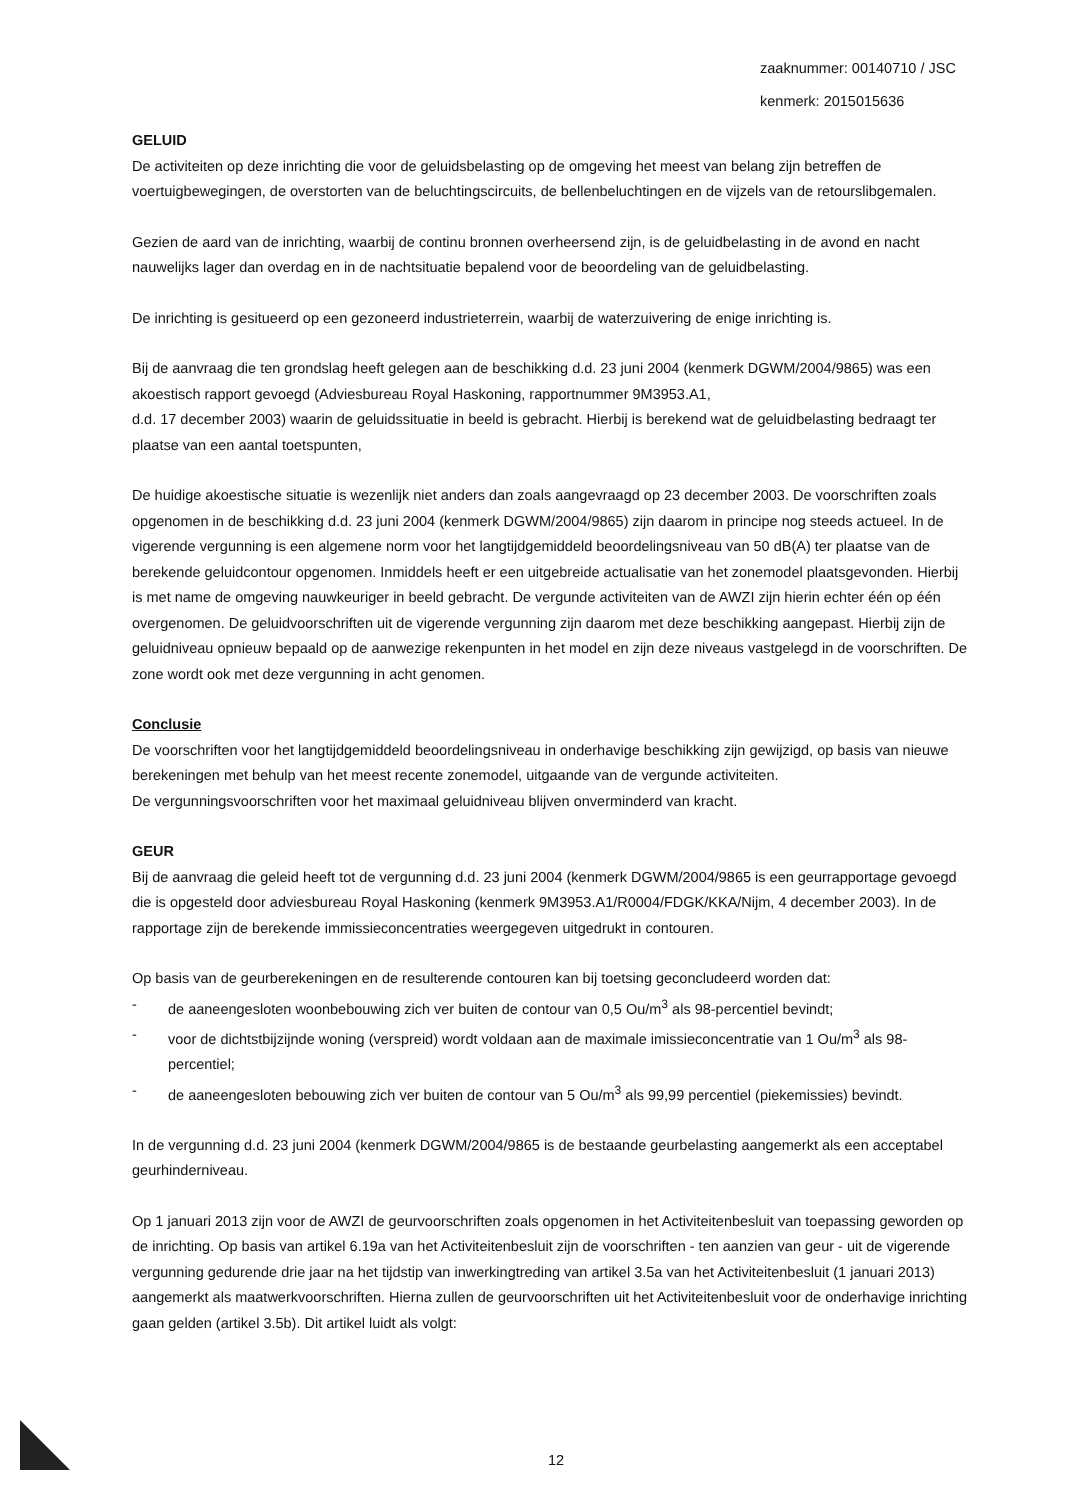zaaknummer: 00140710 / JSC
kenmerk: 2015015636
GELUID
De activiteiten op deze inrichting die voor de geluidsbelasting op de omgeving het meest van belang zijn betreffen de voertuigbewegingen, de overstorten van de beluchtingscircuits, de bellenbeluchtingen en de vijzels van de retourslibgemalen.
Gezien de aard van de inrichting, waarbij de continu bronnen overheersend zijn, is de geluidbelasting in de avond en nacht nauwelijks lager dan overdag en in de nachtsituatie bepalend voor de beoordeling van de geluidbelasting.
De inrichting is gesitueerd op een gezoneerd industrieterrein, waarbij de waterzuivering de enige inrichting is.
Bij de aanvraag die ten grondslag heeft gelegen aan de beschikking d.d. 23 juni 2004 (kenmerk DGWM/2004/9865) was een akoestisch rapport gevoegd (Adviesbureau Royal Haskoning, rapportnummer 9M3953.A1,
d.d. 17 december 2003) waarin de geluidssituatie in beeld is gebracht. Hierbij is berekend wat de geluidbelasting bedraagt ter plaatse van een aantal toetspunten,
De huidige akoestische situatie is wezenlijk niet anders dan zoals aangevraagd op 23 december 2003. De voorschriften zoals opgenomen in de beschikking d.d. 23 juni 2004 (kenmerk DGWM/2004/9865) zijn daarom in principe nog steeds actueel. In de vigerende vergunning is een algemene norm voor het langtijdgemiddeld beoordelingsniveau van 50 dB(A) ter plaatse van de berekende geluidcontour opgenomen. Inmiddels heeft er een uitgebreide actualisatie van het zonemodel plaatsgevonden. Hierbij is met name de omgeving nauwkeuriger in beeld gebracht. De vergunde activiteiten van de AWZI zijn hierin echter één op één overgenomen. De geluidvoorschriften uit de vigerende vergunning zijn daarom met deze beschikking aangepast. Hierbij zijn de geluidniveau opnieuw bepaald op de aanwezige rekenpunten in het model en zijn deze niveaus vastgelegd in de voorschriften. De zone wordt ook met deze vergunning in acht genomen.
Conclusie
De voorschriften voor het langtijdgemiddeld beoordelingsniveau in onderhavige beschikking zijn gewijzigd, op basis van nieuwe berekeningen met behulp van het meest recente zonemodel, uitgaande van de vergunde activiteiten.
De vergunningsvoorschriften voor het maximaal geluidniveau blijven onverminderd van kracht.
GEUR
Bij de aanvraag die geleid heeft tot de vergunning d.d. 23 juni 2004 (kenmerk DGWM/2004/9865 is een geurrapportage gevoegd die is opgesteld door adviesbureau Royal Haskoning (kenmerk 9M3953.A1/R0004/FDGK/KKA/Nijm, 4 december 2003). In de rapportage zijn de berekende immissieconcentraties weergegeven uitgedrukt in contouren.
Op basis van de geurberekeningen en de resulterende contouren kan bij toetsing geconcludeerd worden dat:
- de aaneengesloten woonbebouwing zich ver buiten de contour van 0,5 Ou/m<sup>3</sup> als 98-percentiel bevindt;
- voor de dichtstbijzijnde woning (verspreid) wordt voldaan aan de maximale imissieconcentratie van 1 Ou/m<sup>3</sup> als 98-percentiel;
- de aaneengesloten bebouwing zich ver buiten de contour van 5 Ou/m<sup>3</sup> als 99,99 percentiel (piekemissies) bevindt.
In de vergunning d.d. 23 juni 2004 (kenmerk DGWM/2004/9865 is de bestaande geurbelasting aangemerkt als een acceptabel geurhinderniveau.
Op 1 januari 2013 zijn voor de AWZI de geurvoorschriften zoals opgenomen in het Activiteitenbesluit van toepassing geworden op de inrichting. Op basis van artikel 6.19a van het Activiteitenbesluit zijn de voorschriften - ten aanzien van geur - uit de vigerende vergunning gedurende drie jaar na het tijdstip van inwerkingtreding van artikel 3.5a van het Activiteitenbesluit (1 januari 2013) aangemerkt als maatwerkvoorschriften. Hierna zullen de geurvoorschriften uit het Activiteitenbesluit voor de onderhavige inrichting gaan gelden (artikel 3.5b). Dit artikel luidt als volgt:
12